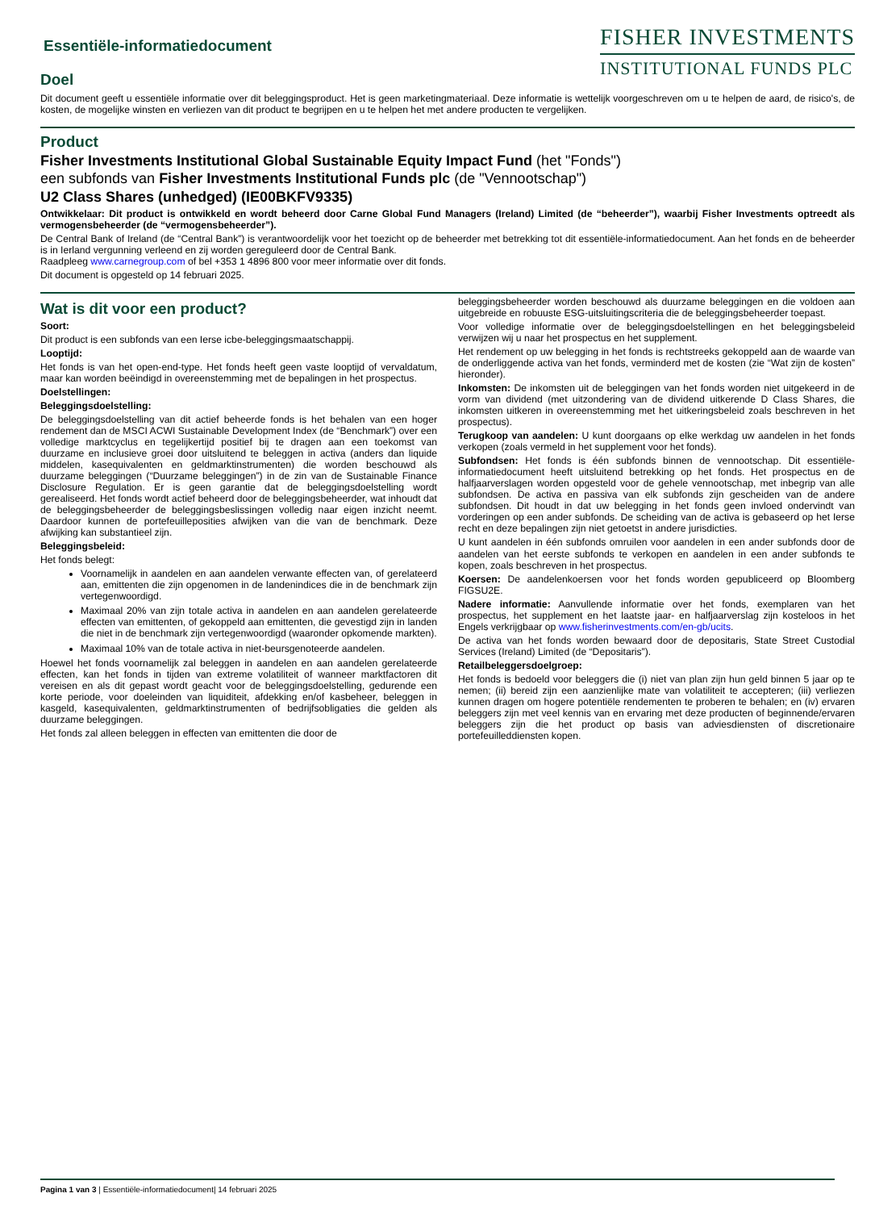Essentiële-informatiedocument
Doel
FISHER INVESTMENTS
INSTITUTIONAL FUNDS PLC
Dit document geeft u essentiële informatie over dit beleggingsproduct. Het is geen marketingmateriaal. Deze informatie is wettelijk voorgeschreven om u te helpen de aard, de risico's, de kosten, de mogelijke winsten en verliezen van dit product te begrijpen en u te helpen het met andere producten te vergelijken.
Product
Fisher Investments Institutional Global Sustainable Equity Impact Fund (het "Fonds")
een subfonds van Fisher Investments Institutional Funds plc (de "Vennootschap")
U2 Class Shares (unhedged) (IE00BKFV9335)
Ontwikkelaar: Dit product is ontwikkeld en wordt beheerd door Carne Global Fund Managers (Ireland) Limited (de “beheerder”), waarbij Fisher Investments optreedt als vermogensbeheerder (de “vermogensbeheerder”).
De Central Bank of Ireland (de “Central Bank”) is verantwoordelijk voor het toezicht op de beheerder met betrekking tot dit essentiële-informatiedocument. Aan het fonds en de beheerder is in Ierland vergunning verleend en zij worden gereguleerd door de Central Bank.
Raadpleeg www.carnegroup.com of bel +353 1 4896 800 voor meer informatie over dit fonds.
Dit document is opgesteld op 14 februari 2025.
Wat is dit voor een product?
Soort:
Dit product is een subfonds van een Ierse icbe-beleggingsmaatschappij.
Looptijd:
Het fonds is van het open-end-type. Het fonds heeft geen vaste looptijd of vervaldatum, maar kan worden beëindigd in overeenstemming met de bepalingen in het prospectus.
Doelstellingen:
Beleggingsdoelstelling:
De beleggingsdoelstelling van dit actief beheerde fonds is het behalen van een hoger rendement dan de MSCI ACWI Sustainable Development Index (de “Benchmark”) over een volledige marktcyclus en tegelijkertijd positief bij te dragen aan een toekomst van duurzame en inclusieve groei door uitsluitend te beleggen in activa (anders dan liquide middelen, kasequivalenten en geldmarktinstrumenten) die worden beschouwd als duurzame beleggingen (“Duurzame beleggingen”) in de zin van de Sustainable Finance Disclosure Regulation. Er is geen garantie dat de beleggingsdoelstelling wordt gerealiseerd. Het fonds wordt actief beheerd door de beleggingsbeheerder, wat inhoudt dat de beleggingsbeheerder de beleggingsbeslissingen volledig naar eigen inzicht neemt. Daardoor kunnen de portefeuilleposities afwijken van die van de benchmark. Deze afwijking kan substantieel zijn.
Beleggingsbeleid:
Het fonds belegt:
Voornamelijk in aandelen en aan aandelen verwante effecten van, of gerelateerd aan, emittenten die zijn opgenomen in de landenindices die in de benchmark zijn vertegenwoordigd.
Maximaal 20% van zijn totale activa in aandelen en aan aandelen gerelateerde effecten van emittenten, of gekoppeld aan emittenten, die gevestigd zijn in landen die niet in de benchmark zijn vertegenwoordigd (waaronder opkomende markten).
Maximaal 10% van de totale activa in niet-beursgenoteerde aandelen.
Hoewel het fonds voornamelijk zal beleggen in aandelen en aan aandelen gerelateerde effecten, kan het fonds in tijden van extreme volatiliteit of wanneer marktfactoren dit vereisen en als dit gepast wordt geacht voor de beleggingsdoelstelling, gedurende een korte periode, voor doeleinden van liquiditeit, afdekking en/of kasbeheer, beleggen in kasgeld, kasequivalenten, geldmarktinstrumenten of bedrijfsobligaties die gelden als duurzame beleggingen.
Het fonds zal alleen beleggen in effecten van emittenten die door de
beleggingsbeheerder worden beschouwd als duurzame beleggingen en die voldoen aan uitgebreide en robuuste ESG-uitsluitingscriteria die de beleggingsbeheerder toepast.
Voor volledige informatie over de beleggingsdoelstellingen en het beleggingsbeleid verwijzen wij u naar het prospectus en het supplement.
Het rendement op uw belegging in het fonds is rechtstreeks gekoppeld aan de waarde van de onderliggende activa van het fonds, verminderd met de kosten (zie “Wat zijn de kosten” hieronder).
Inkomsten: De inkomsten uit de beleggingen van het fonds worden niet uitgekeerd in de vorm van dividend (met uitzondering van de dividend uitkerende D Class Shares, die inkomsten uitkeren in overeenstemming met het uitkeringsbeleid zoals beschreven in het prospectus).
Terugkoop van aandelen: U kunt doorgaans op elke werkdag uw aandelen in het fonds verkopen (zoals vermeld in het supplement voor het fonds).
Subfondsen: Het fonds is één subfonds binnen de vennootschap. Dit essentiële-informatiedocument heeft uitsluitend betrekking op het fonds. Het prospectus en de halfjaarverslagen worden opgesteld voor de gehele vennootschap, met inbegrip van alle subfondsen. De activa en passiva van elk subfonds zijn gescheiden van de andere subfondsen. Dit houdt in dat uw belegging in het fonds geen invloed ondervindt van vorderingen op een ander subfonds. De scheiding van de activa is gebaseerd op het Ierse recht en deze bepalingen zijn niet getoetst in andere jurisdicties.
U kunt aandelen in één subfonds omruilen voor aandelen in een ander subfonds door de aandelen van het eerste subfonds te verkopen en aandelen in een ander subfonds te kopen, zoals beschreven in het prospectus.
Koersen: De aandelenkoersen voor het fonds worden gepubliceerd op Bloomberg FIGSU2E.
Nadere informatie: Aanvullende informatie over het fonds, exemplaren van het prospectus, het supplement en het laatste jaar- en halfjaarverslag zijn kosteloos in het Engels verkrijgbaar op www.fisherinvestments.com/en-gb/ucits.
De activa van het fonds worden bewaard door de depositaris, State Street Custodial Services (Ireland) Limited (de “Depositaris”).
Retailbeleggersdoelgroep:
Het fonds is bedoeld voor beleggers die (i) niet van plan zijn hun geld binnen 5 jaar op te nemen; (ii) bereid zijn een aanzienlijke mate van volatiliteit te accepteren; (iii) verliezen kunnen dragen om hogere potentiële rendementen te proberen te behalen; en (iv) ervaren beleggers zijn met veel kennis van en ervaring met deze producten of beginnende/ervaren beleggers zijn die het product op basis van adviesdiensten of discretionaire portefeuilleddiensten kopen.
Pagina 1 van 3 | Essentiële-informatiedocument| 14 februari 2025